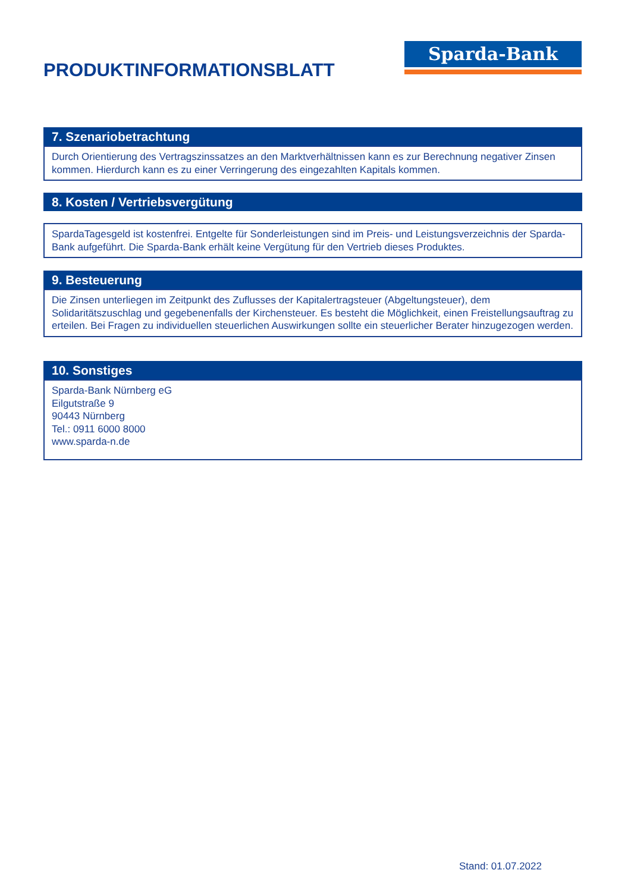Sparda-Bank
PRODUKTINFORMATIONSBLATT
7. Szenariobetrachtung
Durch Orientierung des Vertragszinssatzes an den Marktverhältnissen kann es zur Berechnung negativer Zinsen kommen. Hierdurch kann es zu einer Verringerung des eingezahlten Kapitals kommen.
8. Kosten / Vertriebsvergütung
SpardaTagesgeld ist kostenfrei. Entgelte für Sonderleistungen sind im Preis- und Leistungsverzeichnis der Sparda-Bank aufgeführt. Die Sparda-Bank erhält keine Vergütung für den Vertrieb dieses Produktes.
9. Besteuerung
Die Zinsen unterliegen im Zeitpunkt des Zuflusses der Kapitalertragsteuer (Abgeltungsteuer), dem Solidaritätszuschlag und gegebenenfalls der Kirchensteuer. Es besteht die Möglichkeit, einen Freistellungsauftrag zu erteilen. Bei Fragen zu individuellen steuerlichen Auswirkungen sollte ein steuerlicher Berater hinzugezogen werden.
10. Sonstiges
Sparda-Bank Nürnberg eG
Eilgutstraße 9
90443 Nürnberg
Tel.: 0911 6000 8000
www.sparda-n.de
Stand: 01.07.2022